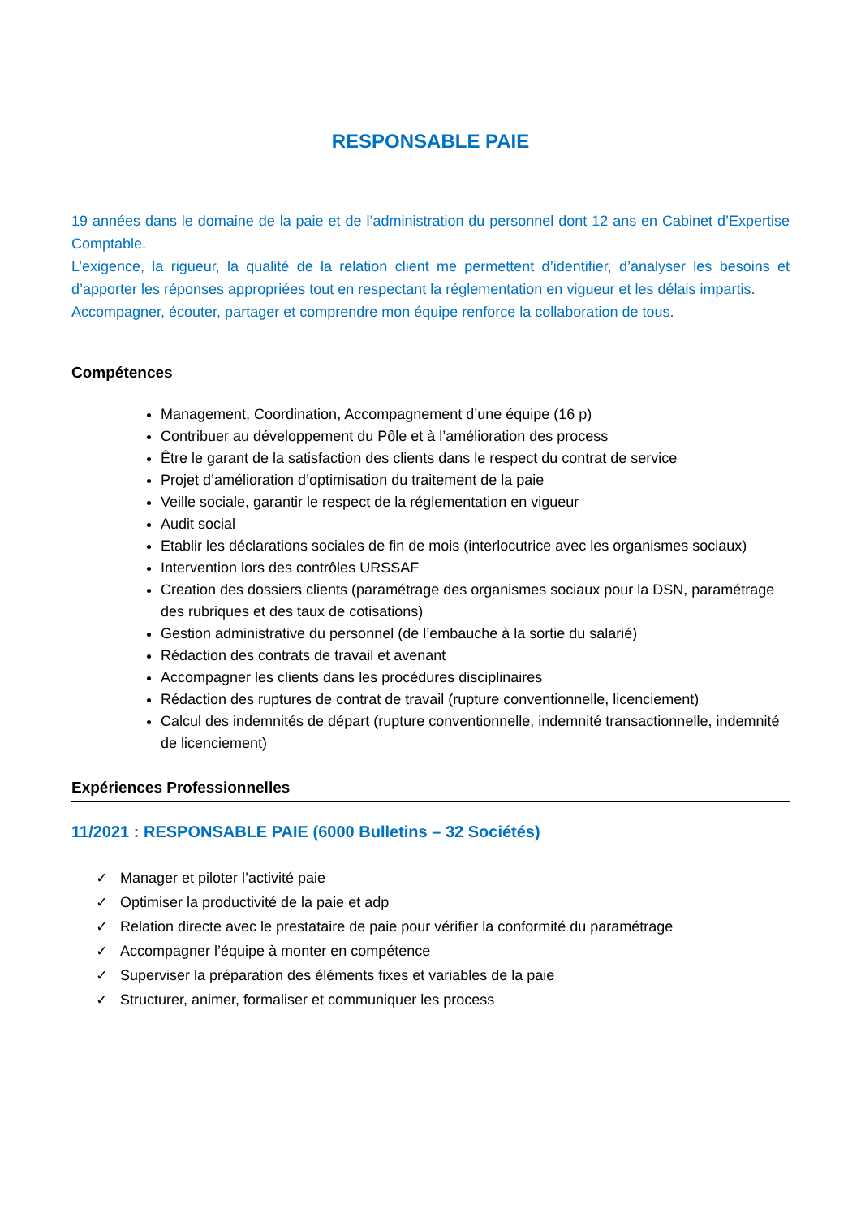RESPONSABLE PAIE
19 années dans le domaine de la paie et de l’administration du personnel dont 12 ans en Cabinet d’Expertise Comptable.
L’exigence, la rigueur, la qualité de la relation client me permettent d’identifier, d’analyser les besoins et d’apporter les réponses appropriées tout en respectant la réglementation en vigueur et les délais impartis.
Accompagner, écouter, partager et comprendre mon équipe renforce la collaboration de tous.
Compétences
Management, Coordination, Accompagnement d’une équipe (16 p)
Contribuer au développement du Pôle et à l’amélioration des process
Être le garant de la satisfaction des clients dans le respect du contrat de service
Projet d’amélioration d’optimisation du traitement de la paie
Veille sociale, garantir le respect de la réglementation en vigueur
Audit social
Etablir les déclarations sociales de fin de mois (interlocutrice avec les organismes sociaux)
Intervention lors des contrôles URSSAF
Creation des dossiers clients (paramétrage des organismes sociaux pour la DSN, paramétrage des rubriques et des taux de cotisations)
Gestion administrative du personnel (de l’embauche à la sortie du salarié)
Rédaction des contrats de travail et avenant
Accompagner les clients dans les procédures disciplinaires
Rédaction des ruptures de contrat de travail (rupture conventionnelle, licenciement)
Calcul des indemnités de départ (rupture conventionnelle, indemnité transactionnelle, indemnité de licenciement)
Expériences Professionnelles
11/2021 : RESPONSABLE PAIE (6000 Bulletins – 32 Sociétés)
✓ Manager et piloter l’activité paie
✓ Optimiser la productivité de la paie et adp
✓ Relation directe avec le prestataire de paie pour vérifier la conformité du paramétrage
✓ Accompagner l’équipe à monter en compétence
✓ Superviser la préparation des éléments fixes et variables de la paie
✓ Structurer, animer, formaliser et communiquer les process